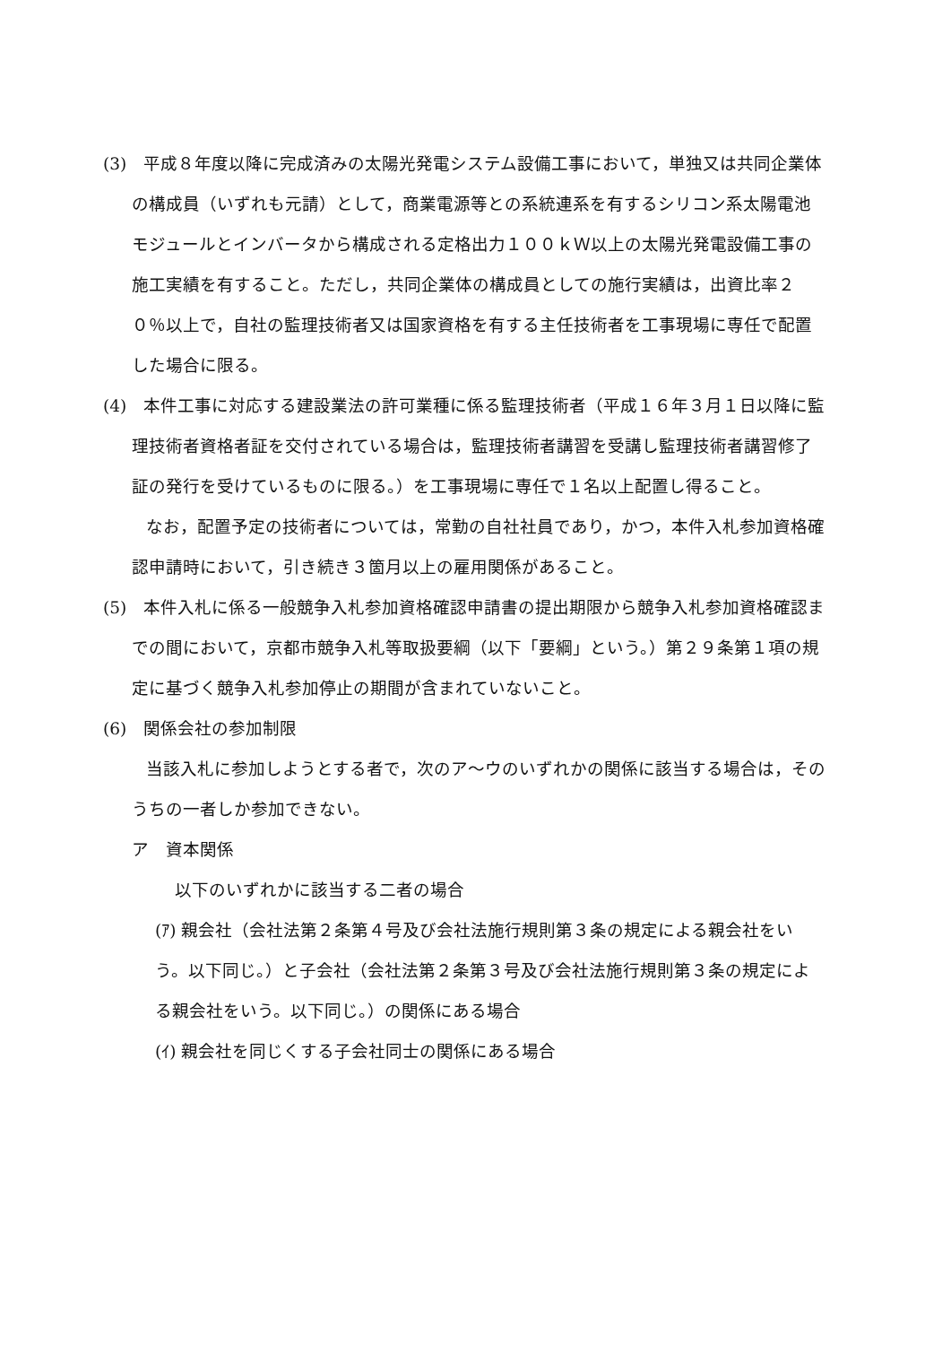(3)　平成８年度以降に完成済みの太陽光発電システム設備工事において，単独又は共同企業体の構成員（いずれも元請）として，商業電源等との系統連系を有するシリコン系太陽電池モジュールとインバータから構成される定格出力１００ｋＷ以上の太陽光発電設備工事の施工実績を有すること。ただし，共同企業体の構成員としての施行実績は，出資比率２０％以上で，自社の監理技術者又は国家資格を有する主任技術者を工事現場に専任で配置した場合に限る。
(4)　本件工事に対応する建設業法の許可業種に係る監理技術者（平成１６年３月１日以降に監理技術者資格者証を交付されている場合は，監理技術者講習を受講し監理技術者講習修了証の発行を受けているものに限る。）を工事現場に専任で１名以上配置し得ること。
なお，配置予定の技術者については，常勤の自社社員であり，かつ，本件入札参加資格確認申請時において，引き続き３箇月以上の雇用関係があること。
(5)　本件入札に係る一般競争入札参加資格確認申請書の提出期限から競争入札参加資格確認までの間において，京都市競争入札等取扱要綱（以下「要綱」という。）第２９条第１項の規定に基づく競争入札参加停止の期間が含まれていないこと。
(6)　関係会社の参加制限
当該入札に参加しようとする者で，次のア～ウのいずれかの関係に該当する場合は，そのうちの一者しか参加できない。
ア　資本関係
以下のいずれかに該当する二者の場合
(ｱ) 親会社（会社法第２条第４号及び会社法施行規則第３条の規定による親会社をいう。以下同じ。）と子会社（会社法第２条第３号及び会社法施行規則第３条の規定による親会社をいう。以下同じ。）の関係にある場合
(ｲ) 親会社を同じくする子会社同士の関係にある場合